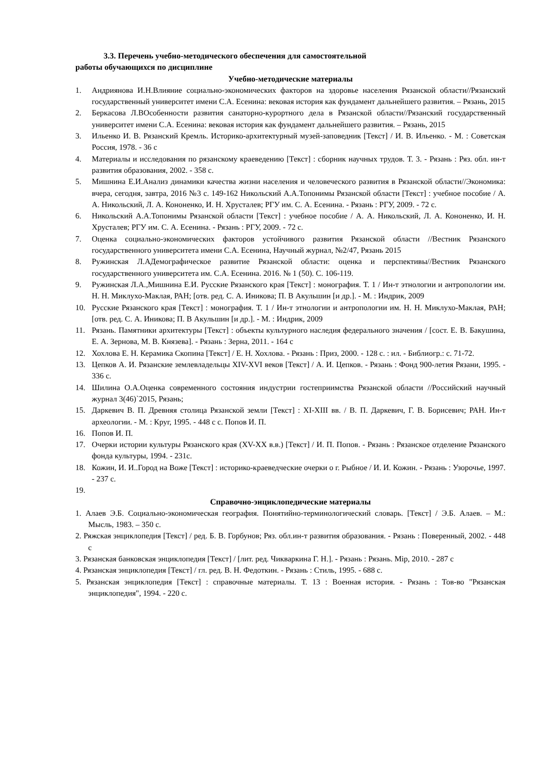3.3. Перечень учебно-методического обеспечения для самостоятельной
работы обучающихся по дисциплине
Учебно-методические материалы
1. Андриянова И.Н.Влияние социально-экономических факторов на здоровье населения Рязанской области//Рязанский государственный университет имени С.А. Есенина: вековая история как фундамент дальнейшего развития. – Рязань, 2015
2. Беркасова Л.ВОсобенности развития санаторно-курортного дела в Рязанской области//Рязанский государственный университет имени С.А. Есенина: вековая история как фундамент дальнейшего развития. – Рязань, 2015
3. Ильенко И. В. Рязанский Кремль. Историко-архитектурный музей-заповедник [Текст] / И. В. Ильенко. - М. : Советская Россия, 1978. - 36 с
4. Материалы и исследования по рязанскому краеведению [Текст] : сборник научных трудов. Т. 3. - Рязань : Ряз. обл. ин-т развития образования, 2002. - 358 с.
5. Мишнина Е.И.Анализ динамики качества жизни населения и человеческого развития в Рязанской области//Экономика: вчера, сегодня, завтра, 2016 №3 с. 149-162 Никольский А.А.Топонимы Рязанской области [Текст] : учебное пособие / А. А. Никольский, Л. А. Кононенко, И. Н. Хрусталев; РГУ им. С. А. Есенина. - Рязань : РГУ, 2009. - 72 с.
6. Никольский А.А.Топонимы Рязанской области [Текст] : учебное пособие / А. А. Никольский, Л. А. Кононенко, И. Н. Хрусталев; РГУ им. С. А. Есенина. - Рязань : РГУ, 2009. - 72 с.
7. Оценка социально-экономических факторов устойчивого развития Рязанской области //Вестник Рязанского государственного университета имени С.А. Есенина, Научный журнал, №2/47, Рязань 2015
8. Ружинская Л.АДемографическое развитие Рязанской области: оценка и перспективы//Вестник Рязанского государственного университета им. С.А. Есенина. 2016. № 1 (50). С. 106-119.
9. Ружинская Л.А.,Мишнина Е.И. Русские Рязанского края [Текст] : монография. Т. 1 / Ин-т этнологии и антропологии им. Н. Н. Миклухо-Маклая, РАН; [отв. ред. С. А. Иникова; П. В Акульшин [и др.]. - М. : Индрик, 2009
10. Русские Рязанского края [Текст] : монография. Т. 1 / Ин-т этнологии и антропологии им. Н. Н. Миклухо-Маклая, РАН; [отв. ред. С. А. Иникова; П. В Акульшин [и др.]. - М. : Индрик, 2009
11. Рязань. Памятники архитектуры [Текст] : объекты культурного наследия федерального значения / [сост. Е. В. Бакушина, Е. А. Зернова, М. В. Князева]. - Рязань : Зерна, 2011. - 164 с
12. Хохлова Е. Н. Керамика Скопина [Текст] / Е. Н. Хохлова. - Рязань : Приз, 2000. - 128 с. : ил. - Библиогр.: с. 71-72.
13. Цепков А. И. Рязанские землевладельцы XIV-XVI веков [Текст] / А. И. Цепков. - Рязань : Фонд 900-летия Рязани, 1995. - 336 с.
14. Шилина О.А.Оценка современного состояния индустрии гостеприимства Рязанской области //Российский научный журнал 3(46)`2015, Рязань;
15. Даркевич В. П. Древняя столица Рязанской земли [Текст] : XI-XIII вв. / В. П. Даркевич, Г. В. Борисевич; РАН. Ин-т археологии. - М. : Круг, 1995. - 448 с с. Попов И. П.
16. Попов И. П.
17. Очерки истории культуры Рязанского края (XV-XX в.в.) [Текст] / И. П. Попов. - Рязань : Рязанское отделение Рязанского фонда культуры, 1994. - 231с.
18. Кожин, И. И..Город на Воже [Текст] : историко-краеведческие очерки о г. Рыбное / И. И. Кожин. - Рязань : Узорочье, 1997. - 237 с.
19.
Справочно-энциклопедические материалы
1. Алаев Э.Б. Социально-экономическая география. Понятийно-терминологический словарь. [Текст] / Э.Б. Алаев. – М.: Мысль, 1983. – 350 с.
2. Ряжская энциклопедия [Текст] / ред. Б. В. Горбунов; Ряз. обл.ин-т развития образования. - Рязань : Поверенный, 2002. - 448 с
3. Рязанская банковская энциклопедия [Текст] / [лит. ред. Чикваркина Г. Н.]. - Рязань : Рязань. Мiр, 2010. - 287 с
4. Рязанская энциклопедия [Текст] / гл. ред. В. Н. Федоткин. - Рязань : Стиль, 1995. - 688 с.
5. Рязанская энциклопедия [Текст] : справочные материалы. Т. 13 : Военная история. - Рязань : Тов-во "Рязанская энциклопедия", 1994. - 220 с.